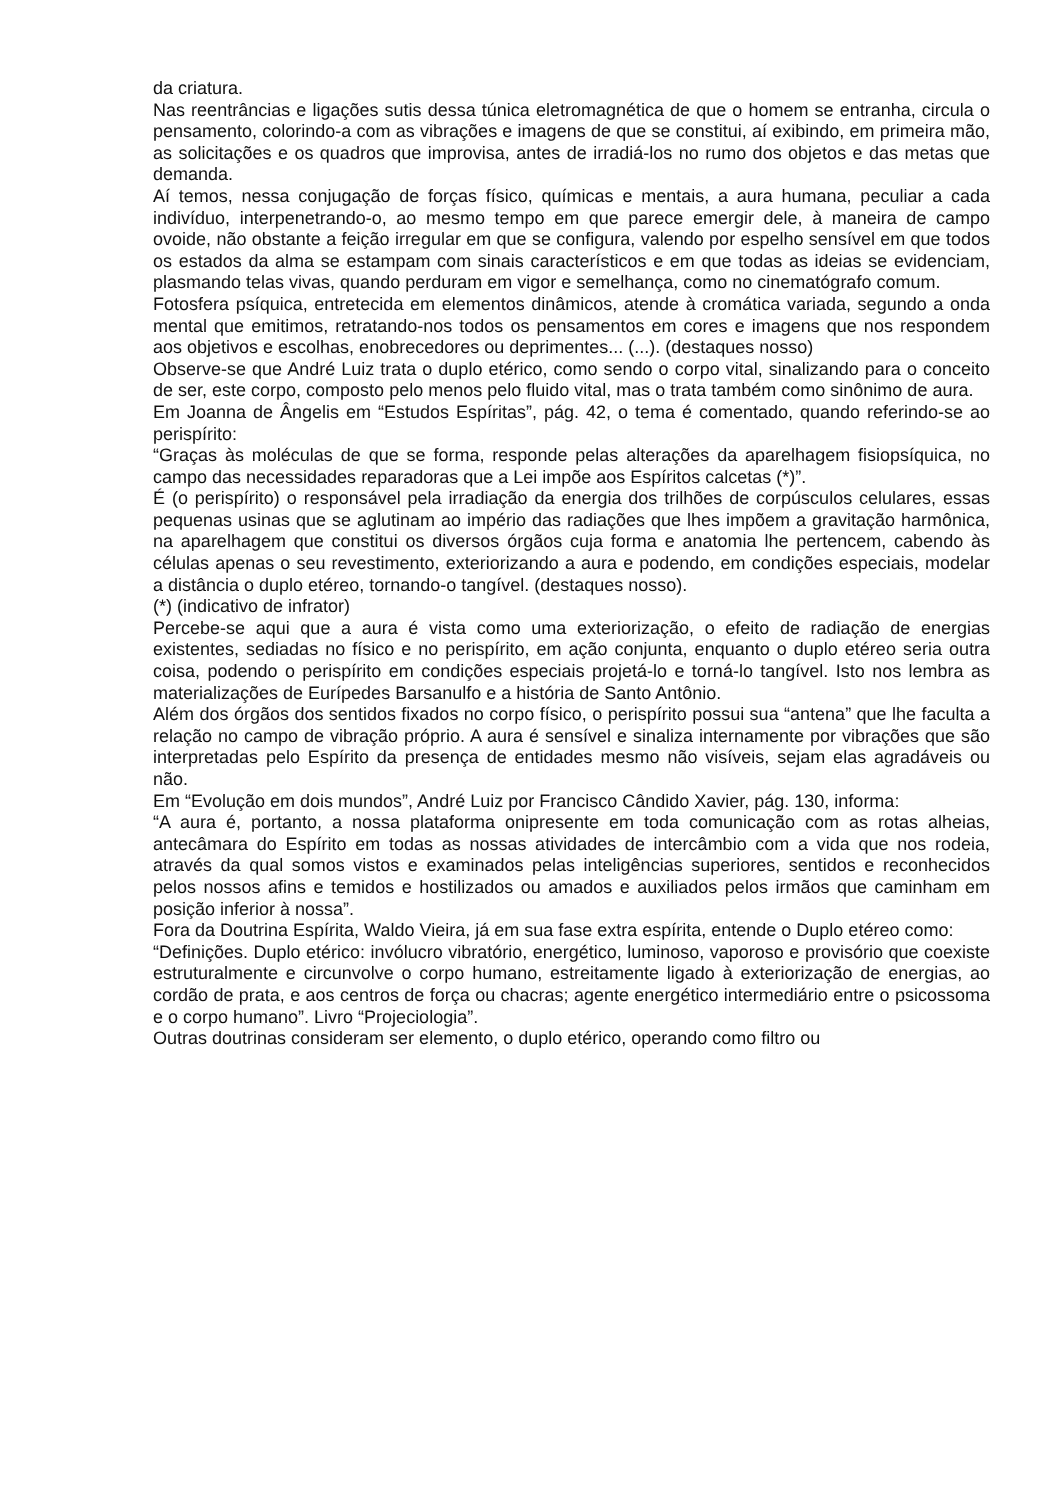da criatura.
Nas reentrâncias e ligações sutis dessa túnica eletromagnética de que o homem se entranha, circula o pensamento, colorindo-a com as vibrações e imagens de que se constitui, aí exibindo, em primeira mão, as solicitações e os quadros que improvisa, antes de irradiá-los no rumo dos objetos e das metas que demanda.
Aí temos, nessa conjugação de forças físico, químicas e mentais, a aura humana, peculiar a cada indivíduo, interpenetrando-o, ao mesmo tempo em que parece emergir dele, à maneira de campo ovoide, não obstante a feição irregular em que se configura, valendo por espelho sensível em que todos os estados da alma se estampam com sinais característicos e em que todas as ideias se evidenciam, plasmando telas vivas, quando perduram em vigor e semelhança, como no cinematógrafo comum.
Fotosfera psíquica, entretecida em elementos dinâmicos, atende à cromática variada, segundo a onda mental que emitimos, retratando-nos todos os pensamentos em cores e imagens que nos respondem aos objetivos e escolhas, enobrecedores ou deprimentes... (...). (destaques nosso)
Observe-se que André Luiz trata o duplo etérico, como sendo o corpo vital, sinalizando para o conceito de ser, este corpo, composto pelo menos pelo fluido vital, mas o trata também como sinônimo de aura.
Em Joanna de Ângelis em “Estudos Espíritas”, pág. 42, o tema é comentado, quando referindo-se ao perispírito:
“Graças às moléculas de que se forma, responde pelas alterações da aparelhagem fisiopsíquica, no campo das necessidades reparadoras que a Lei impõe aos Espíritos calcetas (*)”.
É (o perispírito) o responsável pela irradiação da energia dos trilhões de corpúsculos celulares, essas pequenas usinas que se aglutinam ao império das radiações que lhes impõem a gravitação harmônica, na aparelhagem que constitui os diversos órgãos cuja forma e anatomia lhe pertencem, cabendo às células apenas o seu revestimento, exteriorizando a aura e podendo, em condições especiais, modelar a distância o duplo etéreo, tornando-o tangível. (destaques nosso).
(*) (indicativo de infrator)
Percebe-se aqui que a aura é vista como uma exteriorização, o efeito de radiação de energias existentes, sediadas no físico e no perispírito, em ação conjunta, enquanto o duplo etéreo seria outra coisa, podendo o perispírito em condições especiais projetá-lo e torná-lo tangível. Isto nos lembra as materializações de Eurípedes Barsanulfo e a história de Santo Antônio.
Além dos órgãos dos sentidos fixados no corpo físico, o perispírito possui sua “antena” que lhe faculta a relação no campo de vibração próprio. A aura é sensível e sinaliza internamente por vibrações que são interpretadas pelo Espírito da presença de entidades mesmo não visíveis, sejam elas agradáveis ou não.
Em “Evolução em dois mundos”, André Luiz por Francisco Cândido Xavier, pág. 130, informa:
“A aura é, portanto, a nossa plataforma onipresente em toda comunicação com as rotas alheias, antecâmara do Espírito em todas as nossas atividades de intercâmbio com a vida que nos rodeia, através da qual somos vistos e examinados pelas inteligências superiores, sentidos e reconhecidos pelos nossos afins e temidos e hostilizados ou amados e auxiliados pelos irmãos que caminham em posição inferior à nossa”.
Fora da Doutrina Espírita, Waldo Vieira, já em sua fase extra espírita, entende o Duplo etéreo como:
“Definições. Duplo etérico: invólucro vibratório, energético, luminoso, vaporoso e provisório que coexiste estruturalmente e circunvolve o corpo humano, estreitamente ligado à exteriorização de energias, ao cordão de prata, e aos centros de força ou chacras; agente energético intermediário entre o psicossoma e o corpo humano”. Livro “Projeciologia”.
Outras doutrinas consideram ser elemento, o duplo etérico, operando como filtro ou